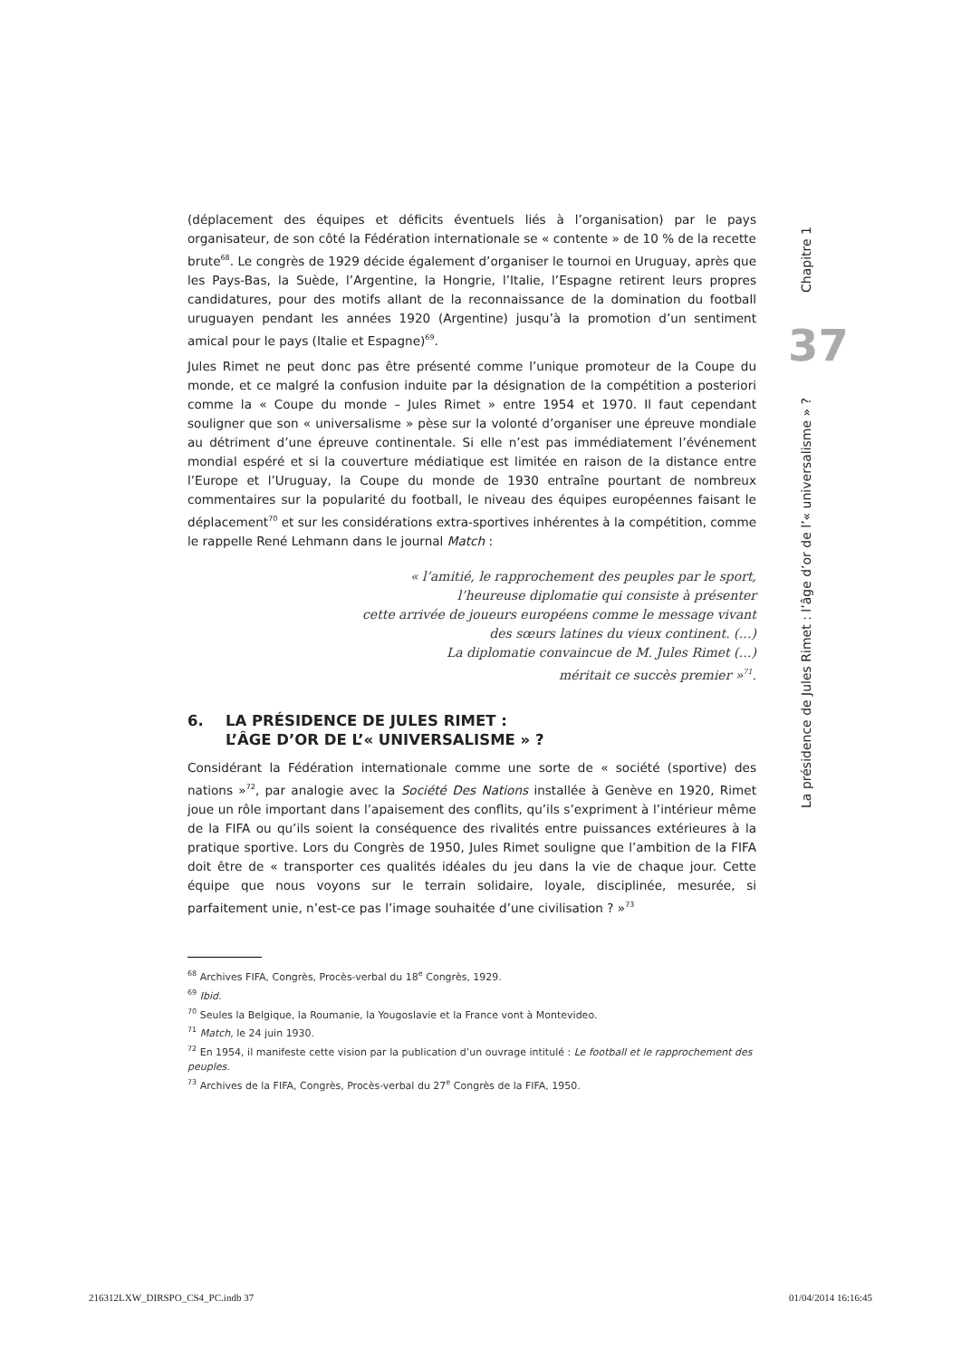Chapitre 1
37
La présidence de Jules Rimet : l’âge d’or de l’« universalisme » ?
(déplacement des équipes et déficits éventuels liés à l’organisation) par le pays organisateur, de son côté la Fédération internationale se « contente » de 10 % de la recette brute<sup>68</sup>. Le congrès de 1929 décide également d’organiser le tournoi en Uruguay, après que les Pays-Bas, la Suède, l’Argentine, la Hongrie, l’Italie, l’Espagne retirent leurs propres candidatures, pour des motifs allant de la reconnaissance de la domination du football uruguayen pendant les années 1920 (Argentine) jusqu’à la promotion d’un sentiment amical pour le pays (Italie et Espagne)<sup>69</sup>.
Jules Rimet ne peut donc pas être présenté comme l’unique promoteur de la Coupe du monde, et ce malgré la confusion induite par la désignation de la compétition a posteriori comme la « Coupe du monde – Jules Rimet » entre 1954 et 1970. Il faut cependant souligner que son « universalisme » pèse sur la volonté d’organiser une épreuve mondiale au détriment d’une épreuve continentale. Si elle n’est pas immédiatement l’événement mondial espéré et si la couverture médiatique est limitée en raison de la distance entre l’Europe et l’Uruguay, la Coupe du monde de 1930 entraîne pourtant de nombreux commentaires sur la popularité du football, le niveau des équipes européennes faisant le déplacement<sup>70</sup> et sur les considérations extra-sportives inhérentes à la compétition, comme le rappelle René Lehmann dans le journal Match :
« l’amitié, le rapprochement des peuples par le sport,
l’heureuse diplomatie qui consiste à présenter
cette arrivée de joueurs européens comme le message vivant
des sœurs latines du vieux continent. (…)
La diplomatie convaincue de M. Jules Rimet (…)
méritait ce succès premier »<sup>71</sup>.
6. LA PRÉSIDENCE DE JULES RIMET :
L’ÂGE D’OR DE L’« UNIVERSALISME » ?
Considérant la Fédération internationale comme une sorte de « société (sportive) des nations »<sup>72</sup>, par analogie avec la Société Des Nations installée à Genève en 1920, Rimet joue un rôle important dans l’apaisement des conflits, qu’ils s’expriment à l’intérieur même de la FIFA ou qu’ils soient la conséquence des rivalités entre puissances extérieures à la pratique sportive. Lors du Congrès de 1950, Jules Rimet souligne que l’ambition de la FIFA doit être de « transporter ces qualités idéales du jeu dans la vie de chaque jour. Cette équipe que nous voyons sur le terrain solidaire, loyale, disciplinée, mesurée, si parfaitement unie, n’est-ce pas l’image souhaitée d’une civilisation ? »<sup>73</sup>
<sup>68</sup> Archives FIFA, Congrès, Procès-verbal du 18<sup>e</sup> Congrès, 1929.
<sup>69</sup> Ibid.
<sup>70</sup> Seules la Belgique, la Roumanie, la Yougoslavie et la France vont à Montevideo.
<sup>71</sup> Match, le 24 juin 1930.
<sup>72</sup> En 1954, il manifeste cette vision par la publication d’un ouvrage intitulé : Le football et le rapprochement des peuples.
<sup>73</sup> Archives de la FIFA, Congrès, Procès-verbal du 27<sup>e</sup> Congrès de la FIFA, 1950.
216312LXW_DIRSPO_CS4_PC.indb 37 01/04/2014 16:16:45